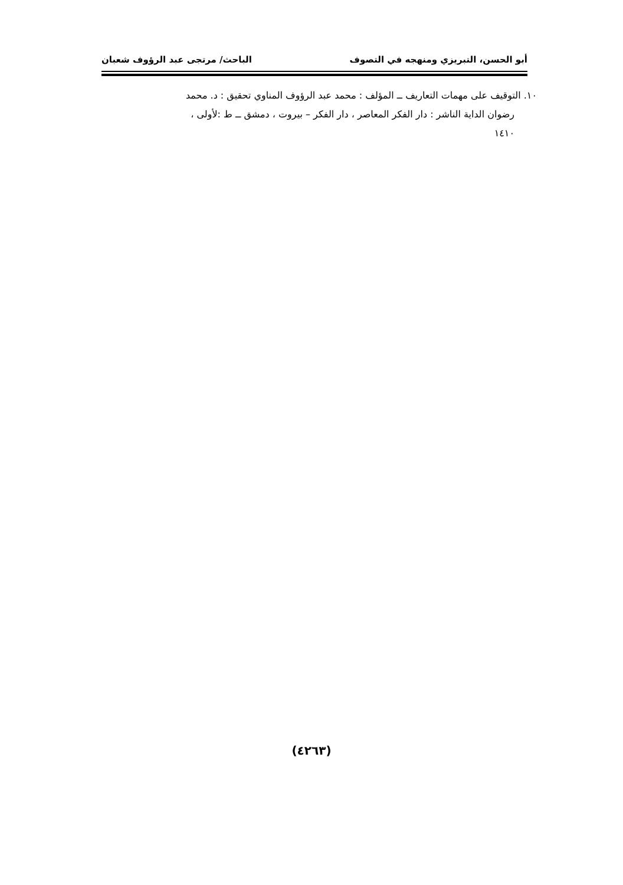أبو الحسن، التبريزي ومنهجه في التصوف الباحث/ مرتجى عبد الرؤوف شعبان
١٠. التوقيف على مهمات التعاريف ــ المؤلف : محمد عبد الرؤوف المناوي تحقيق : د. محمد
رضوان الداية الناشر : دار الفكر المعاصر ، دار الفكر – بيروت ، دمشق ــ ط :لأولى ،
١٤١٠
(٤٢٦٣)